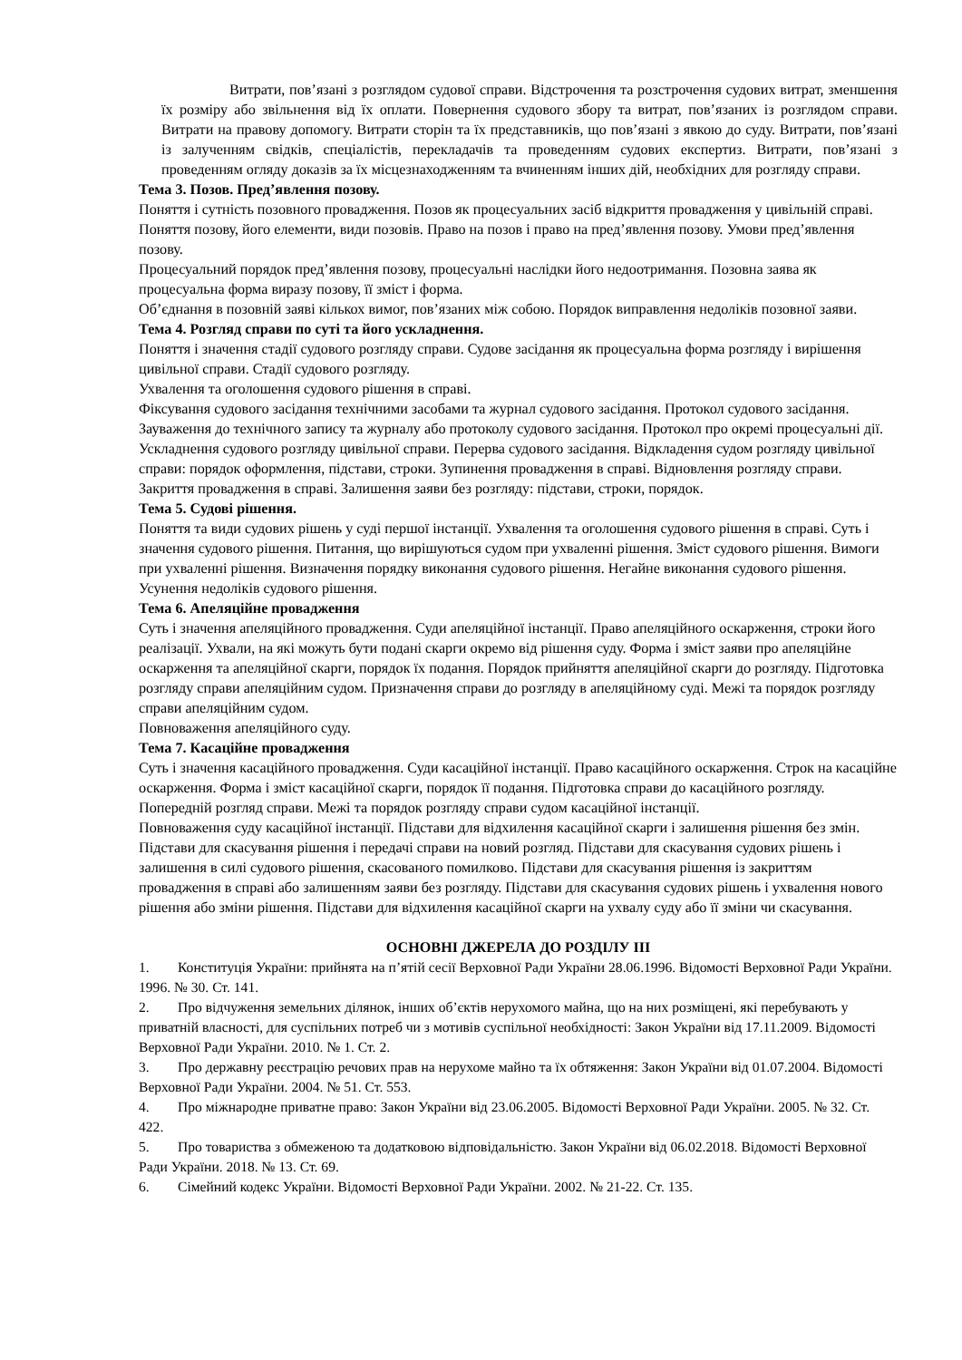Витрати, пов’язані з розглядом судової справи. Відстрочення та розстрочення судових витрат, зменшення їх розміру або звільнення від їх оплати. Повернення судового збору та витрат, пов’язаних із розглядом справи. Витрати на правову допомогу. Витрати сторін та їх представників, що пов’язані з явкою до суду. Витрати, пов’язані із залученням свідків, спеціалістів, перекладачів та проведенням судових експертиз. Витрати, пов’язані з проведенням огляду доказів за їх місцезнаходженням та вчиненням інших дій, необхідних для розгляду справи.
Тема 3. Позов. Пред’явлення позову.
Поняття і сутність позовного провадження. Позов як процесуальних засіб відкриття провадження у цивільній справі. Поняття позову, його елементи, види позовів. Право на позов і право на пред’явлення позову. Умови пред’явлення позову.
Процесуальний порядок пред’явлення позову, процесуальні наслідки його недоотримання. Позовна заява як процесуальна форма виразу позову, її зміст і форма.
Об’єднання в позовній заяві кількох вимог, пов’язаних між собою. Порядок виправлення недоліків позовної заяви.
Тема 4. Розгляд справи по суті та його ускладнення.
Поняття і значення стадії судового розгляду справи. Судове засідання як процесуальна форма розгляду і вирішення цивільної справи. Стадії судового розгляду.
Ухвалення та оголошення судового рішення в справі.
Фіксування судового засідання технічними засобами та журнал судового засідання. Протокол судового засідання. Зауваження до технічного запису та журналу або протоколу судового засідання. Протокол про окремі процесуальні дії.
Ускладнення судового розгляду цивільної справи. Перерва судового засідання. Відкладення судом розгляду цивільної справи: порядок оформлення, підстави, строки. Зупинення провадження в справі. Відновлення розгляду справи. Закриття провадження в справі. Залишення заяви без розгляду: підстави, строки, порядок.
Тема 5. Судові рішення.
Поняття та види судових рішень у суді першої інстанції. Ухвалення та оголошення судового рішення в справі. Суть і значення судового рішення. Питання, що вирішуються судом при ухваленні рішення. Зміст судового рішення. Вимоги при ухваленні рішення. Визначення порядку виконання судового рішення. Негайне виконання судового рішення. Усунення недоліків судового рішення.
Тема 6. Апеляційне провадження
Суть і значення апеляційного провадження. Суди апеляційної інстанції. Право апеляційного оскарження, строки його реалізації. Ухвали, на які можуть бути подані скарги окремо від рішення суду. Форма і зміст заяви про апеляційне оскарження та апеляційної скарги, порядок їх подання. Порядок прийняття апеляційної скарги до розгляду. Підготовка розгляду справи апеляційним судом. Призначення справи до розгляду в апеляційному суді. Межі та порядок розгляду справи апеляційним судом.
Повноваження апеляційного суду.
Тема 7. Касаційне провадження
Суть і значення касаційного провадження. Суди касаційної інстанції. Право касаційного оскарження. Строк на касаційне оскарження. Форма і зміст касаційної скарги, порядок її подання. Підготовка справи до касаційного розгляду. Попередній розгляд справи. Межі та порядок розгляду справи судом касаційної інстанції.
Повноваження суду касаційної інстанції. Підстави для відхилення касаційної скарги і залишення рішення без змін. Підстави для скасування рішення і передачі справи на новий розгляд. Підстави для скасування судових рішень і залишення в силі судового рішення, скасованого помилково. Підстави для скасування рішення із закриттям провадження в справі або залишенням заяви без розгляду. Підстави для скасування судових рішень і ухвалення нового рішення або зміни рішення. Підстави для відхилення касаційної скарги на ухвалу суду або її зміни чи скасування.
ОСНОВНІ ДЖЕРЕЛА ДО РОЗДІЛУ ІІІ
1. Конституція України: прийнята на п’ятій сесії Верховної Ради України 28.06.1996. Відомості Верховної Ради України. 1996. № 30. Ст. 141.
2. Про відчуження земельних ділянок, інших об’єктів нерухомого майна, що на них розміщені, які перебувають у приватній власності, для суспільних потреб чи з мотивів суспільної необхідності: Закон України від 17.11.2009. Відомості Верховної Ради України. 2010. № 1. Ст. 2.
3. Про державну реєстрацію речових прав на нерухоме майно та їх обтяження: Закон України від 01.07.2004. Відомості Верховної Ради України. 2004. № 51. Ст. 553.
4. Про міжнародне приватне право: Закон України від 23.06.2005. Відомості Верховної Ради України. 2005. № 32. Ст. 422.
5. Про товариства з обмеженою та додатковою відповідальністю. Закон України від 06.02.2018. Відомості Верховної Ради України. 2018. № 13. Ст. 69.
6. Сімейний кодекс України. Відомості Верховної Ради України. 2002. № 21-22. Ст. 135.